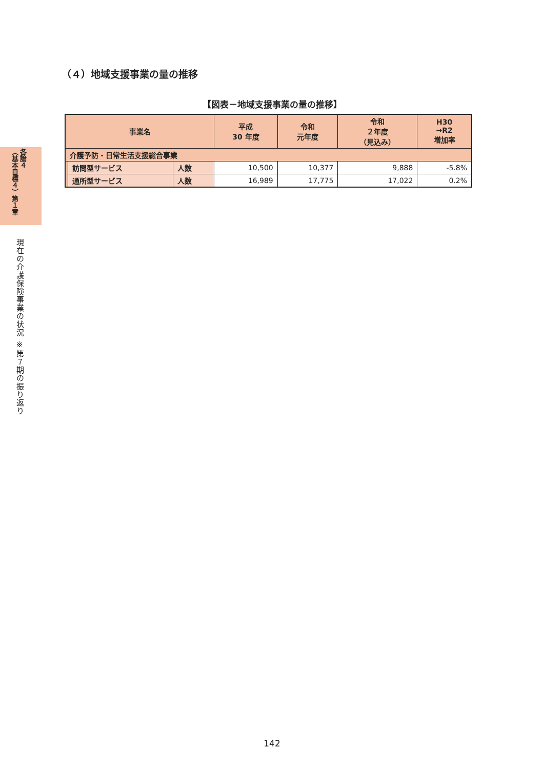各論４
（基本目標４）第１章
現在の介護保険事業の状況 ※第７期の振り返り
（４）地域支援事業の量の推移
【図表－地域支援事業の量の推移】
| 事業名 | | | 平成 30 年度 | 令和 元年度 | 令和 ２年度 （見込み） | H30 →R2 増加率 |
| --- | --- | --- | --- | --- | --- | --- |
| 介護予防・日常生活支援総合事業 | | | | | | |
| | 訪問型サービス | 人数 | 10,500 | 10,377 | 9,888 | -5.8% |
| | 通所型サービス | 人数 | 16,989 | 17,775 | 17,022 | 0.2% |
142